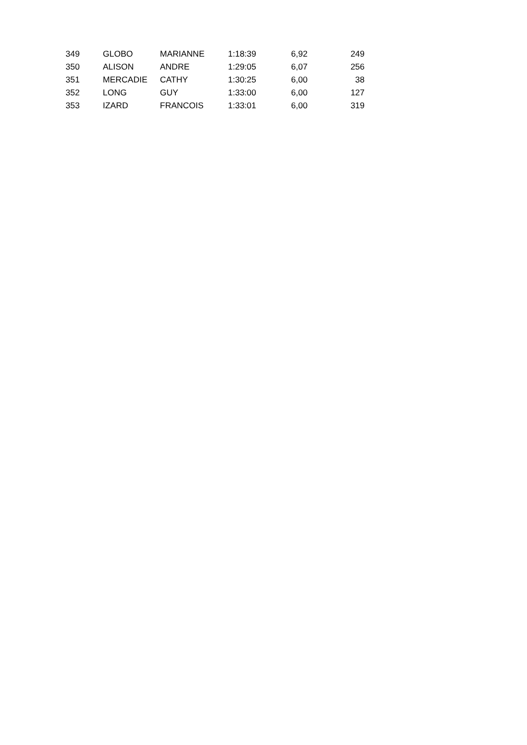| 349 | GLOBO | MARIANNE | 1:18:39 | 6,92 | 249 |
| 350 | ALISON | ANDRE | 1:29:05 | 6,07 | 256 |
| 351 | MERCADIE | CATHY | 1:30:25 | 6,00 | 38 |
| 352 | LONG | GUY | 1:33:00 | 6,00 | 127 |
| 353 | IZARD | FRANCOIS | 1:33:01 | 6,00 | 319 |